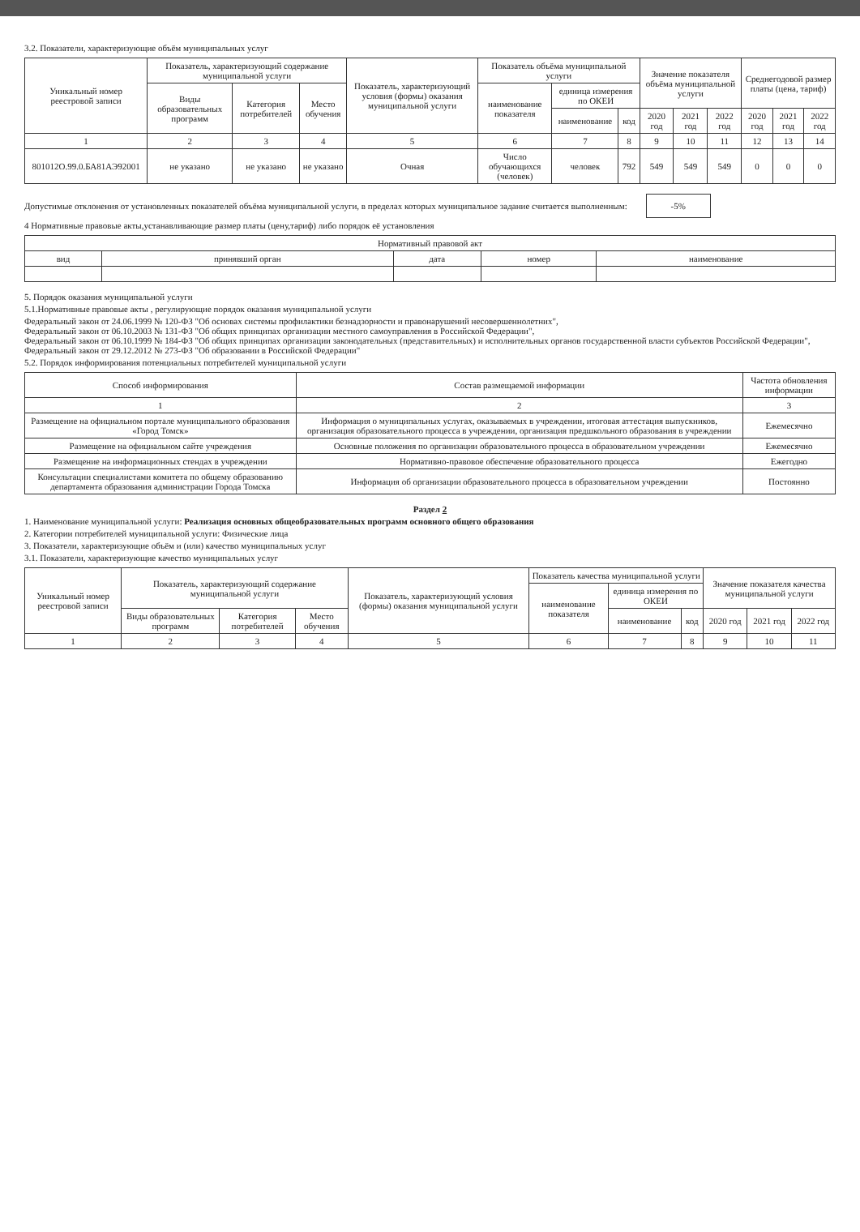3.2. Показатели, характеризующие объём муниципальных услуг
| Уникальный номер реестровой записи | Показатель, характеризующий содержание муниципальной услуги | | | Показатель, характеризующий условия (формы) оказания муниципальной услуги | Показатель объёма муниципальной услуги | | | Значение показателя объёма муниципальной услуги | | | Среднегодовой размер платы (цена, тариф) | | |
| --- | --- | --- | --- | --- | --- | --- | --- | --- | --- | --- | --- | --- | --- |
| | Виды образовательных программ | Категория потребителей | Место обучения | | наименование показателя | единица измерения по ОКЕИ | | | | | | | |
| | | | | | | наименование | код | 2020 год | 2021 год | 2022 год | 2020 год | 2021 год | 2022 год |
| 1 | 2 | 3 | 4 | 5 | 6 | 7 | 8 | 9 | 10 | 11 | 12 | 13 | 14 |
| 801012О.99.0.БА81АЭ92001 | не указано | не указано | не указано | Очная | Число обучающихся (человек) | человек | 792 | 549 | 549 | 549 | 0 | 0 | 0 |
Допустимые отклонения от установленных показателей объёма муниципальной услуги, в пределах которых муниципальное задание считается выполненным: -5%
4 Нормативные правовые акты,устанавливающие размер платы (цену,тариф) либо порядок её установления
| Нормативный правовой акт | | | | |
| --- | --- | --- | --- | --- |
| вид | принявший орган | дата | номер | наименование |
5. Порядок оказания муниципальной услуги
5.1.Нормативные правовые акты , регулирующие порядок оказания муниципальной услуги
Федеральный закон от 24.06.1999 № 120-ФЗ "Об основах системы профилактики безнадзорности и правонарушений несовершеннолетних",
Федеральный закон от 06.10.2003 № 131-ФЗ "Об общих принципах организации местного самоуправления в Российской Федерации",
Федеральный закон от 06.10.1999 № 184-ФЗ "Об общих принципах организации законодательных (представительных) и исполнительных органов государственной власти субъектов Российской Федерации", Федеральный закон от 29.12.2012 № 273-ФЗ "Об образовании в Российской Федерации"
5.2. Порядок информирования потенциальных потребителей муниципальной услуги
| Способ информирования | Состав размещаемой информации | Частота обновления информации |
| --- | --- | --- |
| 1 | 2 | 3 |
| Размещение на официальном портале муниципального образования «Город Томск» | Информация о муниципальных услугах, оказываемых в учреждении, итоговая аттестация выпускников, организация образовательного процесса в учреждении, организация предшкольного образования в учреждении | Ежемесячно |
| Размещение на официальном сайте учреждения | Основные положения по организации образовательного процесса в образовательном учреждении | Ежемесячно |
| Размещение на информационных стендах в учреждении | Нормативно-правовое обеспечение образовательного процесса | Ежегодно |
| Консультации специалистами комитета по общему образованию департамента образования администрации Города Томска | Информация об организации образовательного процесса в образовательном учреждении | Постоянно |
Раздел 2
1. Наименование муниципальной услуги: Реализация основных общеобразовательных программ основного общего образования
2. Категории потребителей муниципальной услуги: Физические лица
3. Показатели, характеризующие объём и (или) качество муниципальных услуг
3.1. Показатели, характеризующие качество муниципальных услуг
| Уникальный номер реестровой записи | Показатель, характеризующий содержание муниципальной услуги | | | Показатель, характеризующий условия (формы) оказания муниципальной услуги | Показатель качества муниципальной услуги | | | Значение показателя качества муниципальной услуги | | |
| --- | --- | --- | --- | --- | --- | --- | --- | --- | --- | --- |
| | | | | | наименование показателя | единица измерения по ОКЕИ | | | | |
| | Виды образовательных программ | Категория потребителей | Место обучения | | | наименование | код | 2020 год | 2021 год | 2022 год |
| 1 | 2 | 3 | 4 | 5 | 6 | 7 | 8 | 9 | 10 | 11 |